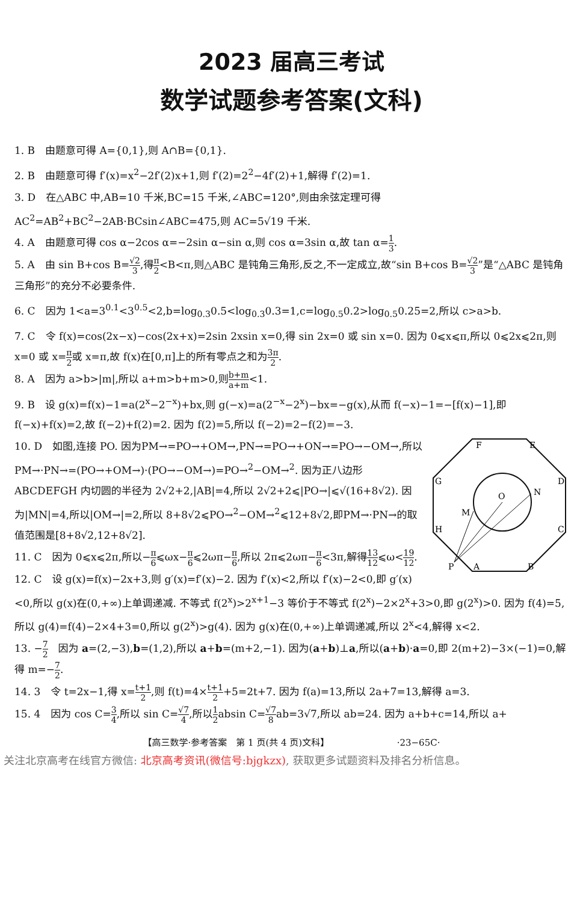2023 届高三考试
数学试题参考答案(文科)
1. B　由题意可得 A={0,1},则 A∩B={0,1}.
2. B　由题意可得 f′(x)=x<sup>2</sup>−2f′(2)x+1,则 f′(2)=2<sup>2</sup>−4f′(2)+1,解得 f′(2)=1.
3. D　在△ABC 中,AB=10 千米,BC=15 千米,∠ABC=120°,则由余弦定理可得 AC<sup>2</sup>=AB<sup>2</sup>+BC<sup>2</sup>−2AB·BCsin∠ABC=475,则 AC=5√19 千米.
4. A　由题意可得 cos α−2cos α=−2sin α−sin α,则 cos α=3sin α,故 tan α=1 3.
5. A　由 sin B+cos B=√2 3,得π 2<B<π,则△ABC 是钝角三角形,反之,不一定成立,故“sin B+cos B=√2 3”是“△ABC 是钝角三角形”的充分不必要条件.
6. C　因为 1<a=3<sup>0.1</sup><3<sup>0.5</sup><2,b=log<sub>0.3</sub>0.5<log<sub>0.3</sub>0.3=1,c=log<sub>0.5</sub>0.2>log<sub>0.5</sub>0.25=2,所以 c>a>b.
7. C　令 f(x)=cos(2x−x)−cos(2x+x)=2sin 2xsin x=0,得 sin 2x=0 或 sin x=0. 因为 0⩽x⩽π,所以 0⩽2x⩽2π,则 x=0 或 x=π 2或 x=π,故 f(x)在[0,π]上的所有零点之和为3π 2.
8. A　因为 a>b>|m|,所以 a+m>b+m>0,则b+m a+m<1.
9. B　设 g(x)=f(x)−1=a(2<sup>x</sup>−2<sup>−x</sup>)+bx,则 g(−x)=a(2<sup>−x</sup>−2<sup>x</sup>)−bx=−g(x),从而 f(−x)−1=−[f(x)−1],即 f(−x)+f(x)=2,故 f(−2)+f(2)=2. 因为 f(2)=5,所以 f(−2)=2−f(2)=−3.
F
E
G
D
H
C
P
A
B
O
N
M
10. D　如图,连接 PO. 因为PM→=PO→+OM→,PN→=PO→+ON→=PO→−OM→,所以PM→·PN→=(PO→+OM→)·(PO→−OM→)=PO→<sup>2</sup>−OM→<sup>2</sup>. 因为正八边形 ABCDEFGH 内切圆的半径为 2√2+2,|AB|=4,所以 2√2+2⩽|PO→|⩽√(16+8√2). 因为|MN|=4,所以|OM→|=2,所以 8+8√2⩽PO→<sup>2</sup>−OM→<sup>2</sup>⩽12+8√2,即PM→·PN→的取值范围是[8+8√2,12+8√2].
11. C　因为 0⩽x⩽2π,所以−π 6⩽ωx−π 6⩽2ωπ−π 6,所以 2π⩽2ωπ−π 6<3π,解得13 12⩽ω<19 12.
12. C　设 g(x)=f(x)−2x+3,则 g′(x)=f′(x)−2. 因为 f′(x)<2,所以 f′(x)−2<0,即 g′(x)<0,所以 g(x)在(0,+∞)上单调递减. 不等式 f(2<sup>x</sup>)>2<sup>x+1</sup>−3 等价于不等式 f(2<sup>x</sup>)−2×2<sup>x</sup>+3>0,即 g(2<sup>x</sup>)>0. 因为 f(4)=5,所以 g(4)=f(4)−2×4+3=0,所以 g(2<sup>x</sup>)>g(4). 因为 g(x)在(0,+∞)上单调递减,所以 2<sup>x</sup><4,解得 x<2.
13. −7 2　因为 a=(2,−3),b=(1,2),所以 a+b=(m+2,−1). 因为(a+b)⊥a,所以(a+b)·a=0,即 2(m+2)−3×(−1)=0,解得 m=−7 2.
14. 3　令 t=2x−1,得 x=t+1 2,则 f(t)=4×t+1 2+5=2t+7. 因为 f(a)=13,所以 2a+7=13,解得 a=3.
15. 4　因为 cos C=3 4,所以 sin C=√7 4,所以1 2absin C=√7 8ab=3√7,所以 ab=24. 因为 a+b+c=14,所以 a+
【高三数学·参考答案　第 1 页(共 4 页)文科】　　　　　　　　·23−65C·
关注北京高考在线官方微信: 北京高考资讯(微信号:bjgkzx), 获取更多试题资料及排名分析信息。